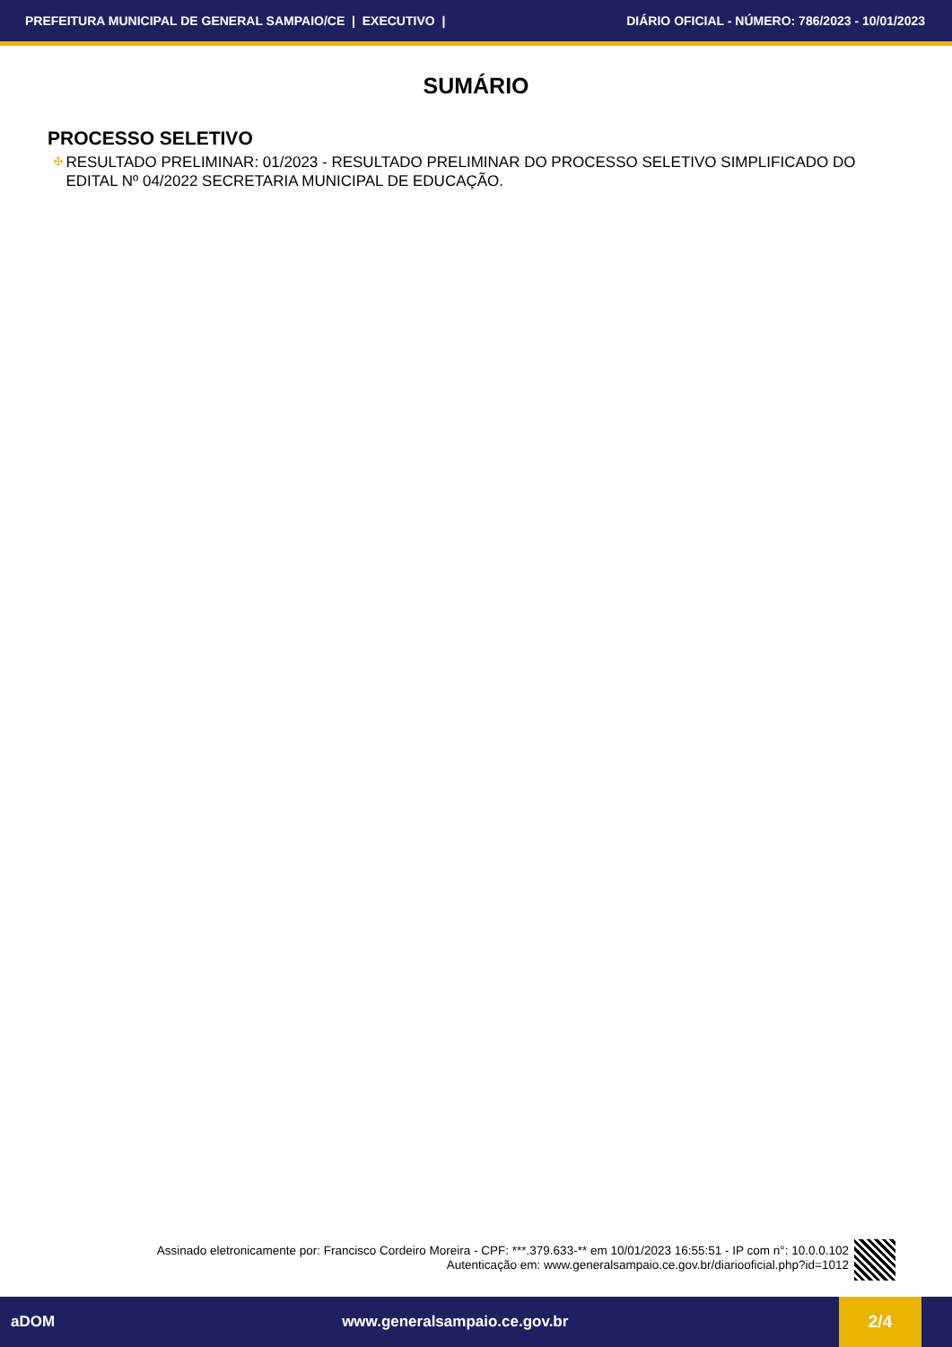PREFEITURA MUNICIPAL DE GENERAL SAMPAIO/CE | EXECUTIVO | DIÁRIO OFICIAL - NÚMERO: 786/2023 - 10/01/2023
SUMÁRIO
PROCESSO SELETIVO
✠ RESULTADO PRELIMINAR: 01/2023 - RESULTADO PRELIMINAR DO PROCESSO SELETIVO SIMPLIFICADO DO EDITAL Nº 04/2022 SECRETARIA MUNICIPAL DE EDUCAÇÃO.
Assinado eletronicamente por: Francisco Cordeiro Moreira - CPF: ***.379.633-** em 10/01/2023 16:55:51 - IP com n°: 10.0.0.102
Autenticação em: www.generalsampaio.ce.gov.br/diariooficial.php?id=1012
aDOM www.generalsampaio.ce.gov.br
2/4